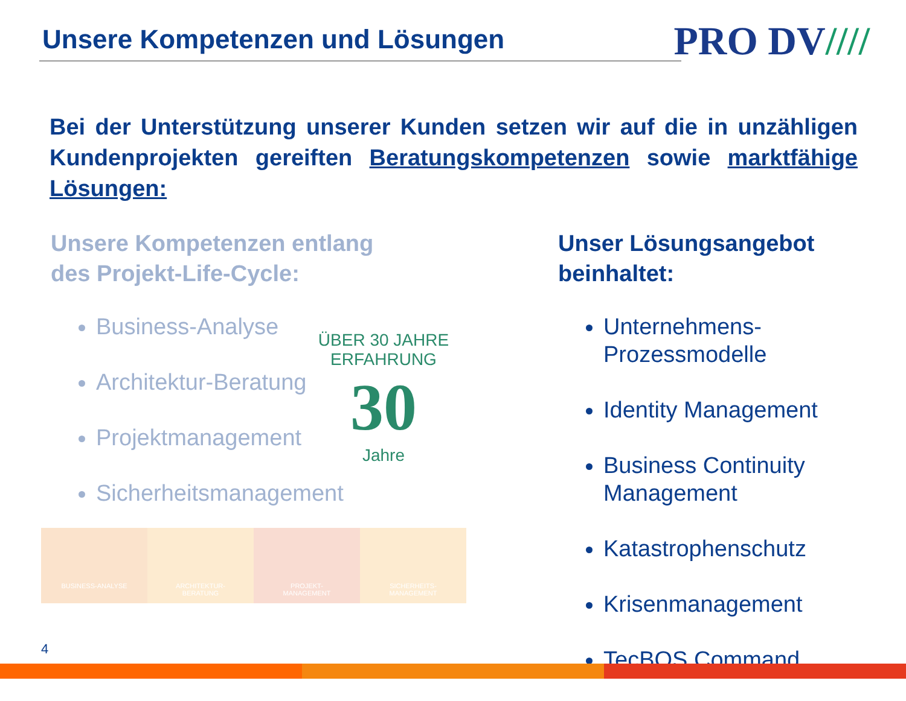Unsere Kompetenzen und Lösungen
PRO DV////
Bei der Unterstützung unserer Kunden setzen wir auf die in unzähligen Kundenprojekten gereiften Beratungskompetenzen sowie marktfähige Lösungen:
Unsere Kompetenzen entlang
des Projekt-Life-Cycle:
Business-Analyse
Architektur-Beratung
Projektmanagement
Sicherheitsmanagement
ÜBER 30 JAHRE ERFAHRUNG
30
Jahre
Unser Lösungsangebot
beinhaltet:
Unternehmens-Prozessmodelle
Identity Management
Business Continuity Management
Katastrophenschutz
Krisenmanagement
TecBOS.Command
BUSINESS-ANALYSE ARCHITEKTUR-
BERATUNG
PROJEKT-
MANAGEMENT
SICHERHEITS-
MANAGEMENT
4